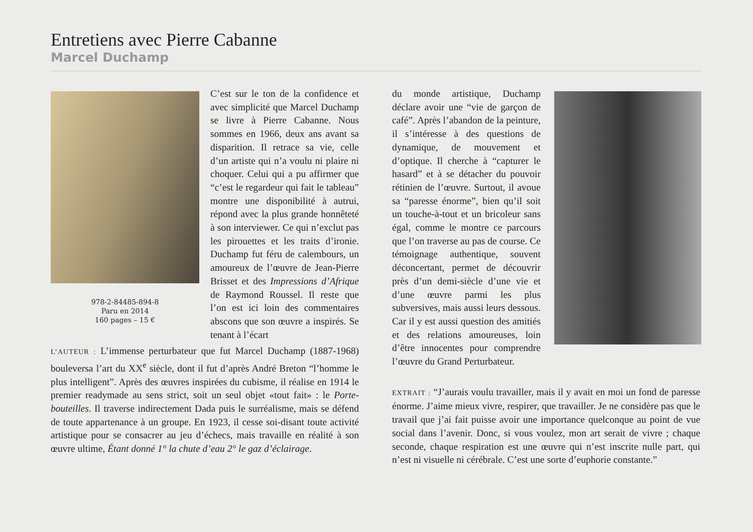Entretiens avec Pierre Cabanne
Marcel Duchamp
978-2-84485-894-8
Paru en 2014
160 pages – 15 €
C’est sur le ton de la confidence et avec simplicité que Marcel Duchamp se livre à Pierre Cabanne. Nous sommes en 1966, deux ans avant sa disparition. Il retrace sa vie, celle d’un artiste qui n’a voulu ni plaire ni choquer. Celui qui a pu affirmer que “c’est le regardeur qui fait le tableau” montre une disponibilité à autrui, répond avec la plus grande honnêteté à son interviewer. Ce qui n’exclut pas les pirouettes et les traits d’ironie. Duchamp fut féru de calembours, un amoureux de l’œuvre de Jean-Pierre Brisset et des Impressions d’Afrique de Raymond Roussel. Il reste que l’on est ici loin des commentaires abscons que son œuvre a inspirés. Se tenant à l’écart
du monde artistique, Duchamp déclare avoir une “vie de garçon de café”. Après l’abandon de la peinture, il s’intéresse à des questions de dynamique, de mouvement et d’optique. Il cherche à “capturer le hasard” et à se détacher du pouvoir rétinien de l’œuvre. Surtout, il avoue sa “paresse énorme”, bien qu’il soit un touche-à-tout et un bricoleur sans égal, comme le montre ce parcours que l’on traverse au pas de course. Ce témoignage authentique, souvent déconcertant, permet de découvrir près d’un demi-siècle d’une vie et d’une œuvre parmi les plus subversives, mais aussi leurs dessous. Car il y est aussi question des amitiés et des relations amoureuses, loin d’être innocentes pour comprendre l’œuvre du Grand Perturbateur.
L’AUTEUR : L’immense perturbateur que fut Marcel Duchamp (1887-1968) bouleversa l’art du XX<sup>e</sup> siècle, dont il fut d’après André Breton “l’homme le plus intelligent”. Après des œuvres inspirées du cubisme, il réalise en 1914 le premier readymade au sens strict, soit un seul objet «tout fait» : le Porte-bouteilles. Il traverse indirectement Dada puis le surréalisme, mais se défend de toute appartenance à un groupe. En 1923, il cesse soi-disant toute activité artistique pour se consacrer au jeu d’échecs, mais travaille en réalité à son œuvre ultime, Étant donné 1° la chute d’eau 2° le gaz d’éclairage.
EXTRAIT : “J’aurais voulu travailler, mais il y avait en moi un fond de paresse énorme. J’aime mieux vivre, respirer, que travailler. Je ne considère pas que le travail que j’ai fait puisse avoir une importance quelconque au point de vue social dans l’avenir. Donc, si vous voulez, mon art serait de vivre ; chaque seconde, chaque respiration est une œuvre qui n’est inscrite nulle part, qui n’est ni visuelle ni cérébrale. C’est une sorte d’euphorie constante.”